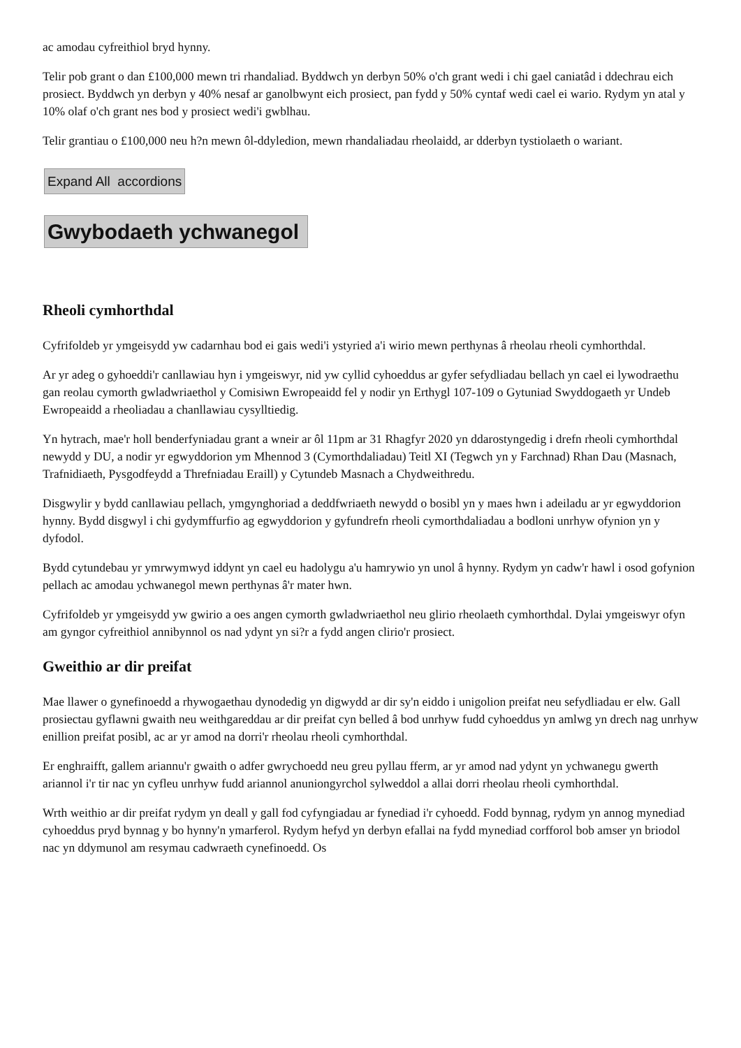ac amodau cyfreithiol bryd hynny.
Telir pob grant o dan £100,000 mewn tri rhandaliad. Byddwch yn derbyn 50% o'ch grant wedi i chi gael caniatâd i ddechrau eich prosiect. Byddwch yn derbyn y 40% nesaf ar ganolbwynt eich prosiect, pan fydd y 50% cyntaf wedi cael ei wario. Rydym yn atal y 10% olaf o'ch grant nes bod y prosiect wedi'i gwblhau.
Telir grantiau o £100,000 neu h?n mewn ôl-ddyledion, mewn rhandaliadau rheolaidd, ar dderbyn tystiolaeth o wariant.
Expand All accordions
Gwybodaeth ychwanegol
Rheoli cymhorthdal
Cyfrifoldeb yr ymgeisydd yw cadarnhau bod ei gais wedi'i ystyried a'i wirio mewn perthynas â rheolau rheoli cymhorthdal.
Ar yr adeg o gyhoeddi'r canllawiau hyn i ymgeiswyr, nid yw cyllid cyhoeddus ar gyfer sefydliadau bellach yn cael ei lywodraethu gan reolau cymorth gwladwriaethol y Comisiwn Ewropeaidd fel y nodir yn Erthygl 107-109 o Gytuniad Swyddogaeth yr Undeb Ewropeaidd a rheoliadau a chanllawiau cysylltiedig.
Yn hytrach, mae'r holl benderfyniadau grant a wneir ar ôl 11pm ar 31 Rhagfyr 2020 yn ddarostyngedig i drefn rheoli cymhorthdal newydd y DU, a nodir yr egwyddorion ym Mhennod 3 (Cymorthdaliadau) Teitl XI (Tegwch yn y Farchnad) Rhan Dau (Masnach, Trafnidiaeth, Pysgodfeydd a Threfniadau Eraill) y Cytundeb Masnach a Chydweithredu.
Disgwylir y bydd canllawiau pellach, ymgynghoriad a deddfwriaeth newydd o bosibl yn y maes hwn i adeiladu ar yr egwyddorion hynny. Bydd disgwyl i chi gydymffurfio ag egwyddorion y gyfundrefn rheoli cymorthdaliadau a bodloni unrhyw ofynion yn y dyfodol.
Bydd cytundebau yr ymrwymwyd iddynt yn cael eu hadolygu a'u hamrywio yn unol â hynny. Rydym yn cadw'r hawl i osod gofynion pellach ac amodau ychwanegol mewn perthynas â'r mater hwn.
Cyfrifoldeb yr ymgeisydd yw gwirio a oes angen cymorth gwladwriaethol neu glirio rheolaeth cymhorthdal. Dylai ymgeiswyr ofyn am gyngor cyfreithiol annibynnol os nad ydynt yn si?r a fydd angen clirio'r prosiect.
Gweithio ar dir preifat
Mae llawer o gynefinoedd a rhywogaethau dynodedig yn digwydd ar dir sy'n eiddo i unigolion preifat neu sefydliadau er elw. Gall prosiectau gyflawni gwaith neu weithgareddau ar dir preifat cyn belled â bod unrhyw fudd cyhoeddus yn amlwg yn drech nag unrhyw enillion preifat posibl, ac ar yr amod na dorri'r rheolau rheoli cymhorthdal.
Er enghraifft, gallem ariannu'r gwaith o adfer gwrychoedd neu greu pyllau fferm, ar yr amod nad ydynt yn ychwanegu gwerth ariannol i'r tir nac yn cyfleu unrhyw fudd ariannol anuniongyrchol sylweddol a allai dorri rheolau rheoli cymhorthdal.
Wrth weithio ar dir preifat rydym yn deall y gall fod cyfyngiadau ar fynediad i'r cyhoedd. Fodd bynnag, rydym yn annog mynediad cyhoeddus pryd bynnag y bo hynny'n ymarferol. Rydym hefyd yn derbyn efallai na fydd mynediad corfforol bob amser yn briodol nac yn ddymunol am resymau cadwraeth cynefinoedd. Os